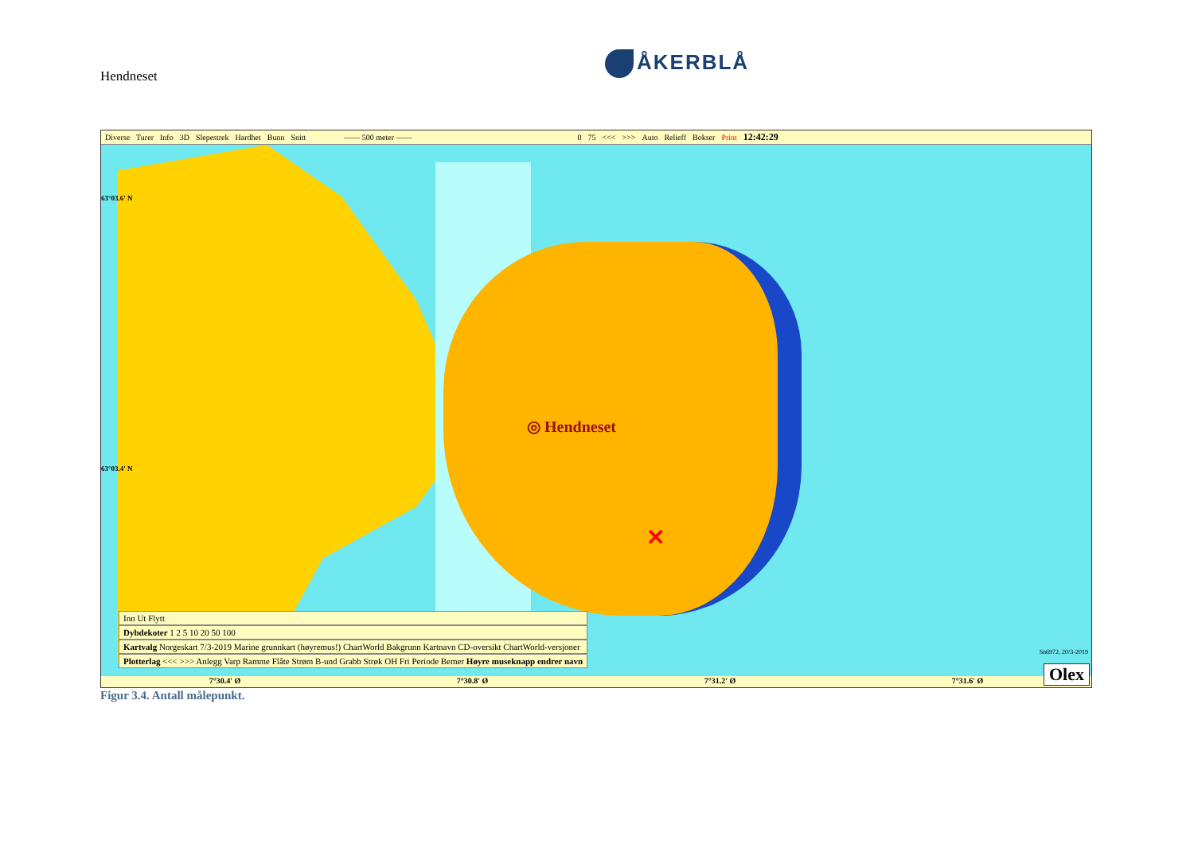Hendneset
ÅKERBLÅ
Diverse Turer Info 3D Slepestrek Hardhet Bunn Snitt —— 500 meter —— 0 75 <<< >>> Auto Relieff Bokser Print 12:42:29
◎ Hendneset
✕
Inn Ut Flytt
Dybdekoter 1 2 5 10 20 50 100
Kartvalg Norgeskart 7/3-2019 Marine grunnkart (høyremus!) ChartWorld Bakgrunn Kartnavn CD-oversikt ChartWorld-versjoner
Plotterlag <<< >>> Anlegg Varp Ramme Flåte Strøm B-und Grabb Strøk OH Fri Periode Bemer Høyre museknapp endrer navn
63°03.6' N
63°03.4' N
Sn6972, 20/3-2019
7°30.4' Ø 7°30.8' Ø 7°31.2' Ø 7°31.6' Ø
Olex
Figur 3.4. Antall målepunkt.